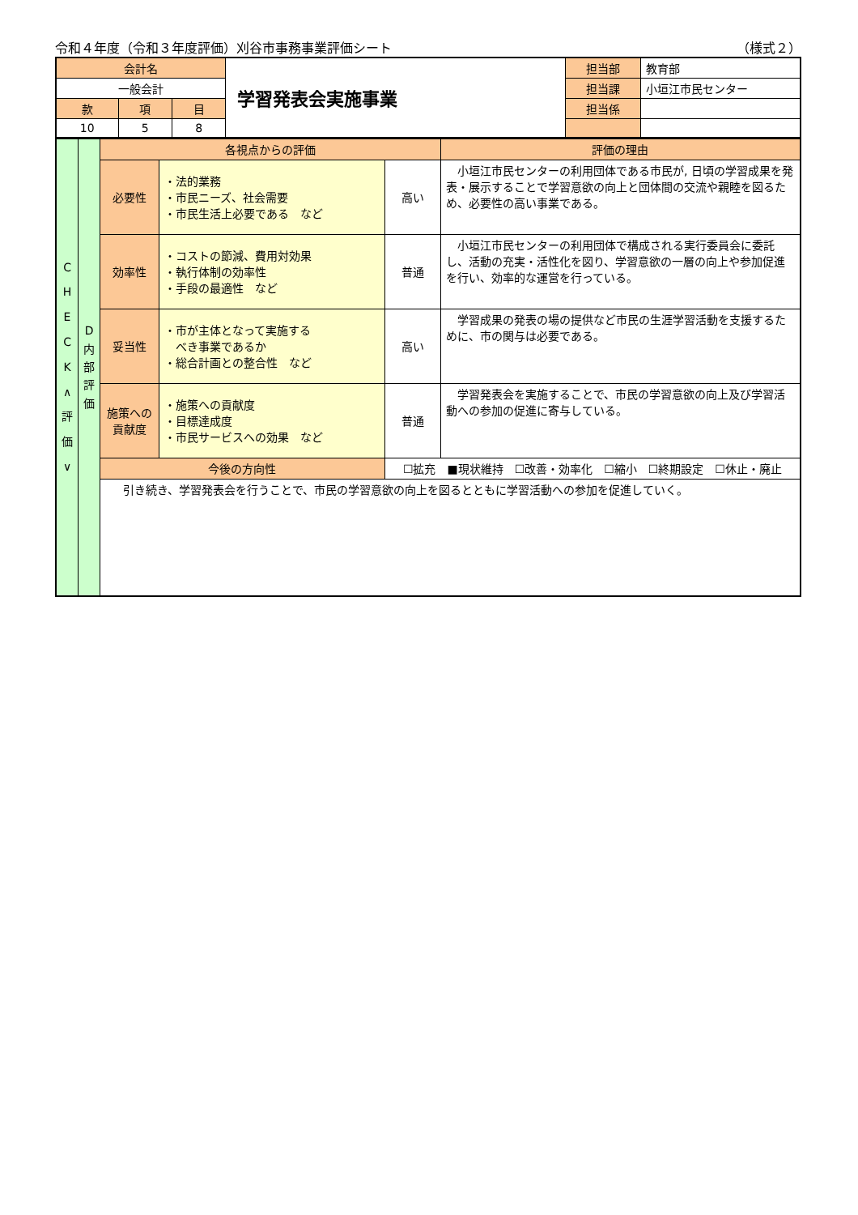令和４年度（令和３年度評価）刈谷市事務事業評価シート （様式２）
| 会計名 | | | 学習発表会実施事業 | 担当部 | 教育部 |
| 一般会計 | | | | 担当課 | 小垣江市民センター |
| 款 | 項 | 目 | | 担当係 | |
| 10 | 5 | 8 | | | |
| C H E C K ∧ 評 価 ∨ | D 内 部 評 価 | 各視点からの評価 | | | 評価の理由 |
| | | 必要性 | ・法的業務 ・市民ニーズ、社会需要 ・市民生活上必要である など | 高い | 小垣江市民センターの利用団体である市民が, 日頃の学習成果を発表・展示することで学習意欲の向上と団体間の交流や親睦を図るため、必要性の高い事業である。 |
| | | 効率性 | ・コストの節減、費用対効果 ・執行体制の効率性 ・手段の最適性 など | 普通 | 小垣江市民センターの利用団体で構成される実行委員会に委託し、活動の充実・活性化を図り、学習意欲の一層の向上や参加促進を行い、効率的な運営を行っている。 |
| | | 妥当性 | ・市が主体となって実施する べき事業であるか ・総合計画との整合性 など | 高い | 学習成果の発表の場の提供など市民の生涯学習活動を支援するために、市の関与は必要である。 |
| | | 施策への 貢献度 | ・施策への貢献度 ・目標達成度 ・市民サービスへの効果 など | 普通 | 学習発表会を実施することで、市民の学習意欲の向上及び学習活動への参加の促進に寄与している。 |
| | | 今後の方向性 | | ☐拡充 ■現状維持 ☐改善・効率化 ☐縮小 ☐終期設定 ☐休止・廃止 | |
| | | 引き続き、学習発表会を行うことで、市民の学習意欲の向上を図るとともに学習活動への参加を促進していく。 | | | |